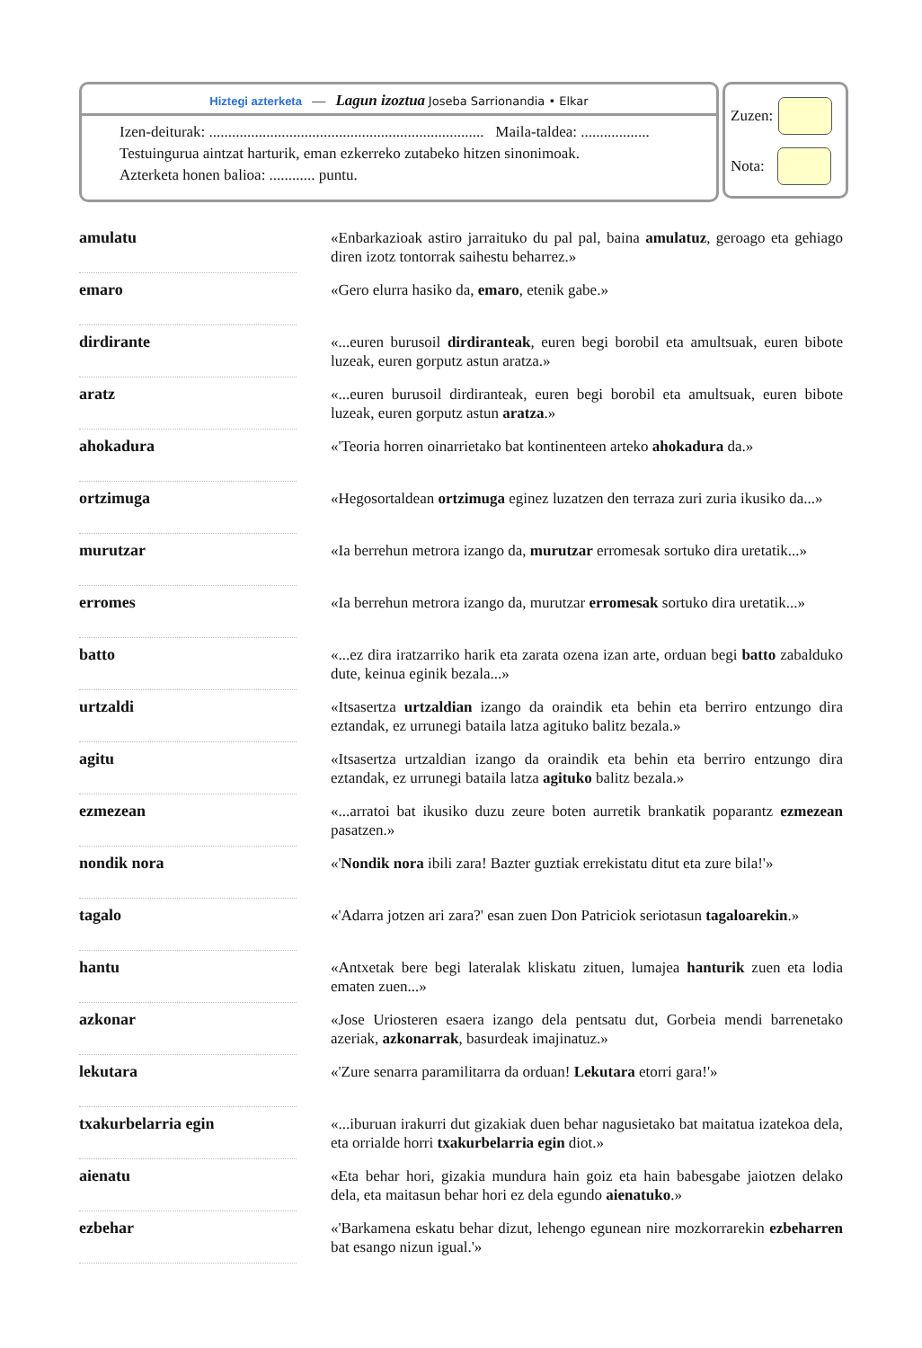Hiztegi azterketa — Lagun izoztua Joseba Sarrionandia • Elkar
Izen-deiturak: ........................................................................ Maila-taldea: ..................
Testuingurua aintzat harturik, eman ezkerreko zutabeko hitzen sinonimoak.
Azterketa honen balioa: ............ puntu.
Zuzen:
Nota:
| amulatu | | «Enbarkazioak astiro jarraituko du pal pal, baina amulatuz , geroago eta gehiago diren izotz tontorrak saihestu beharrez.» |
| emaro | | «Gero elurra hasiko da, emaro , etenik gabe.» |
| dirdirante | | «...euren burusoil dirdiranteak , euren begi borobil eta amultsuak, euren bibote luzeak, euren gorputz astun aratza.» |
| aratz | | «...euren burusoil dirdiranteak, euren begi borobil eta amultsuak, euren bibote luzeak, euren gorputz astun aratza .» |
| ahokadura | | «'Teoria horren oinarrietako bat kontinenteen arteko ahokadura da.» |
| ortzimuga | | «Hegosortaldean ortzimuga eginez luzatzen den terraza zuri zuria ikusiko da...» |
| murutzar | | «Ia berrehun metrora izango da, murutzar erromesak sortuko dira uretatik...» |
| erromes | | «Ia berrehun metrora izango da, murutzar erromesak sortuko dira uretatik...» |
| batto | | «...ez dira iratzarriko harik eta zarata ozena izan arte, orduan begi batto zabalduko dute, keinua eginik bezala...» |
| urtzaldi | | «Itsasertza urtzaldian izango da oraindik eta behin eta berriro entzungo dira eztandak, ez urrunegi bataila latza agituko balitz bezala.» |
| agitu | | «Itsasertza urtzaldian izango da oraindik eta behin eta berriro entzungo dira eztandak, ez urrunegi bataila latza agituko balitz bezala.» |
| ezmezean | | «...arratoi bat ikusiko duzu zeure boten aurretik brankatik poparantz ezmezean pasatzen.» |
| nondik nora | | «' Nondik nora ibili zara! Bazter guztiak errekistatu ditut eta zure bila!'» |
| tagalo | | «'Adarra jotzen ari zara?' esan zuen Don Patriciok seriotasun tagaloarekin .» |
| hantu | | «Antxetak bere begi lateralak kliskatu zituen, lumajea hanturik zuen eta lodia ematen zuen...» |
| azkonar | | «Jose Uriosteren esaera izango dela pentsatu dut, Gorbeia mendi barrenetako azeriak, azkonarrak , basurdeak imajinatuz.» |
| lekutara | | «'Zure senarra paramilitarra da orduan! Lekutara etorri gara!'» |
| txakurbelarria egin | | «...iburuan irakurri dut gizakiak duen behar nagusietako bat maitatua izatekoa dela, eta orrialde horri txakurbelarria egin diot.» |
| aienatu | | «Eta behar hori, gizakia mundura hain goiz eta hain babesgabe jaiotzen delako dela, eta maitasun behar hori ez dela egundo aienatuko .» |
| ezbehar | | «'Barkamena eskatu behar dizut, lehengo egunean nire mozkorrarekin ezbeharren bat esango nizun igual.'» |